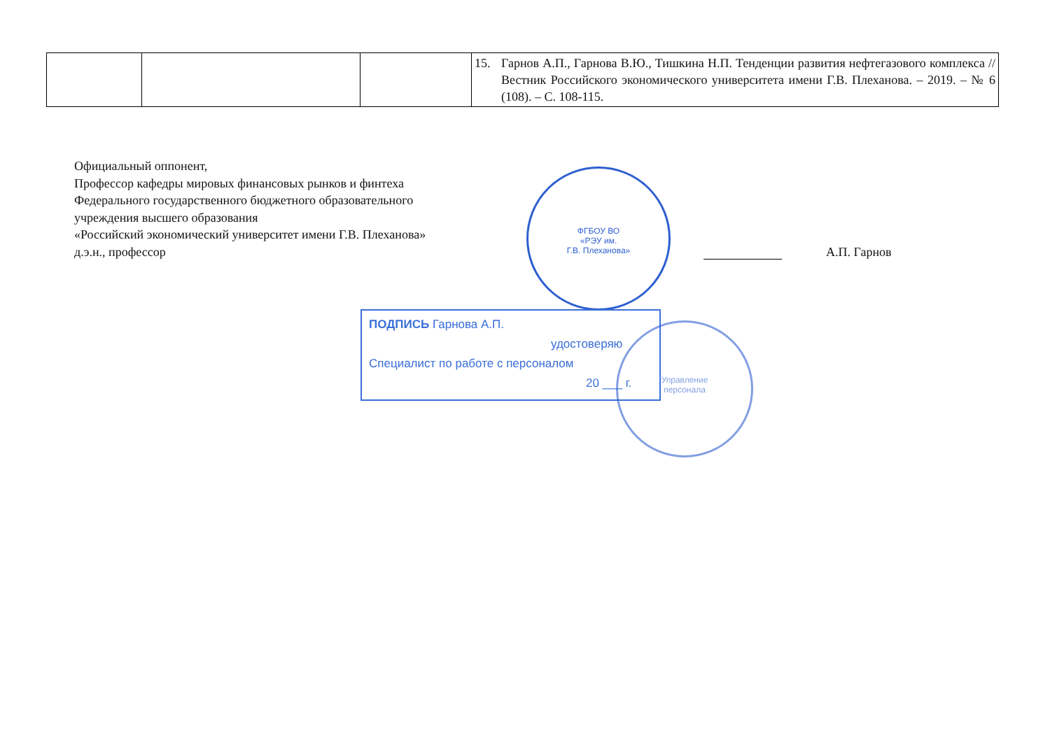| | | | 15. Гарнов А.П., Гарнова В.Ю., Тишкина Н.П. Тенденции развития нефтегазового комплекса // Вестник Российского экономического университета имени Г.В. Плеханова. – 2019. – № 6 (108). – С. 108-115. |
Официальный оппонент,
Профессор кафедры мировых финансовых рынков и финтеха
Федерального государственного бюджетного образовательного
учреждения высшего образования
«Российский экономический университет имени Г.В. Плеханова»
д.э.н., профессор
А.П. Гарнов
ФГБОУ ВО
«РЭУ им.
Г.В. Плеханова»
ПОДПИСЬ Гарнова А.П.
удостоверяю
Специалист по работе с персоналом
20 ___ г.
Управление
персонала